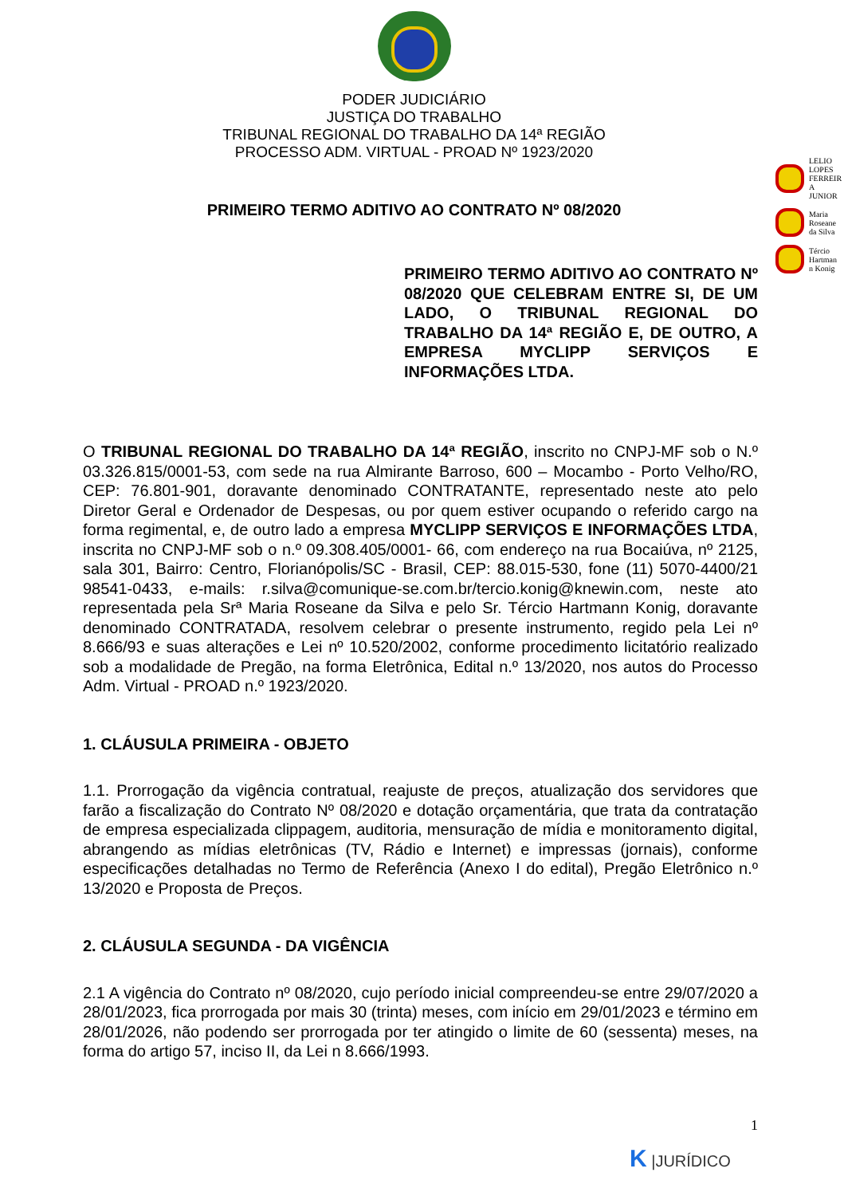PODER JUDICIÁRIO
JUSTIÇA DO TRABALHO
TRIBUNAL REGIONAL DO TRABALHO DA 14ª REGIÃO
PROCESSO ADM. VIRTUAL - PROAD Nº 1923/2020
PRIMEIRO TERMO ADITIVO AO CONTRATO Nº 08/2020
LELIO LOPES FERREIR A JUNIOR
Maria Roseane da Silva
Tércio Hartman n Konig
PRIMEIRO TERMO ADITIVO AO CONTRATO Nº 08/2020 QUE CELEBRAM ENTRE SI, DE UM LADO, O TRIBUNAL REGIONAL DO TRABALHO DA 14ª REGIÃO E, DE OUTRO, A EMPRESA MYCLIPP SERVIÇOS E INFORMAÇÕES LTDA.
O TRIBUNAL REGIONAL DO TRABALHO DA 14ª REGIÃO, inscrito no CNPJ-MF sob o N.º 03.326.815/0001-53, com sede na rua Almirante Barroso, 600 – Mocambo - Porto Velho/RO, CEP: 76.801-901, doravante denominado CONTRATANTE, representado neste ato pelo Diretor Geral e Ordenador de Despesas, ou por quem estiver ocupando o referido cargo na forma regimental, e, de outro lado a empresa MYCLIPP SERVIÇOS E INFORMAÇÕES LTDA, inscrita no CNPJ-MF sob o n.º 09.308.405/0001- 66, com endereço na rua Bocaiúva, nº 2125, sala 301, Bairro: Centro, Florianópolis/SC - Brasil, CEP: 88.015-530, fone (11) 5070-4400/21 98541-0433, e-mails: r.silva@comunique-se.com.br/tercio.konig@knewin.com, neste ato representada pela Srª Maria Roseane da Silva e pelo Sr. Tércio Hartmann Konig, doravante denominado CONTRATADA, resolvem celebrar o presente instrumento, regido pela Lei nº 8.666/93 e suas alterações e Lei nº 10.520/2002, conforme procedimento licitatório realizado sob a modalidade de Pregão, na forma Eletrônica, Edital n.º 13/2020, nos autos do Processo Adm. Virtual - PROAD n.º 1923/2020.
1. CLÁUSULA PRIMEIRA - OBJETO
1.1. Prorrogação da vigência contratual, reajuste de preços, atualização dos servidores que farão a fiscalização do Contrato Nº 08/2020 e dotação orçamentária, que trata da contratação de empresa especializada clippagem, auditoria, mensuração de mídia e monitoramento digital, abrangendo as mídias eletrônicas (TV, Rádio e Internet) e impressas (jornais), conforme especificações detalhadas no Termo de Referência (Anexo I do edital), Pregão Eletrônico n.º 13/2020 e Proposta de Preços.
2. CLÁUSULA SEGUNDA - DA VIGÊNCIA
2.1 A vigência do Contrato nº 08/2020, cujo período inicial compreendeu-se entre 29/07/2020 a 28/01/2023, fica prorrogada por mais 30 (trinta) meses, com início em 29/01/2023 e término em 28/01/2026, não podendo ser prorrogada por ter atingido o limite de 60 (sessenta) meses, na forma do artigo 57, inciso II, da Lei n 8.666/1993.
1
K |JURÍDICO